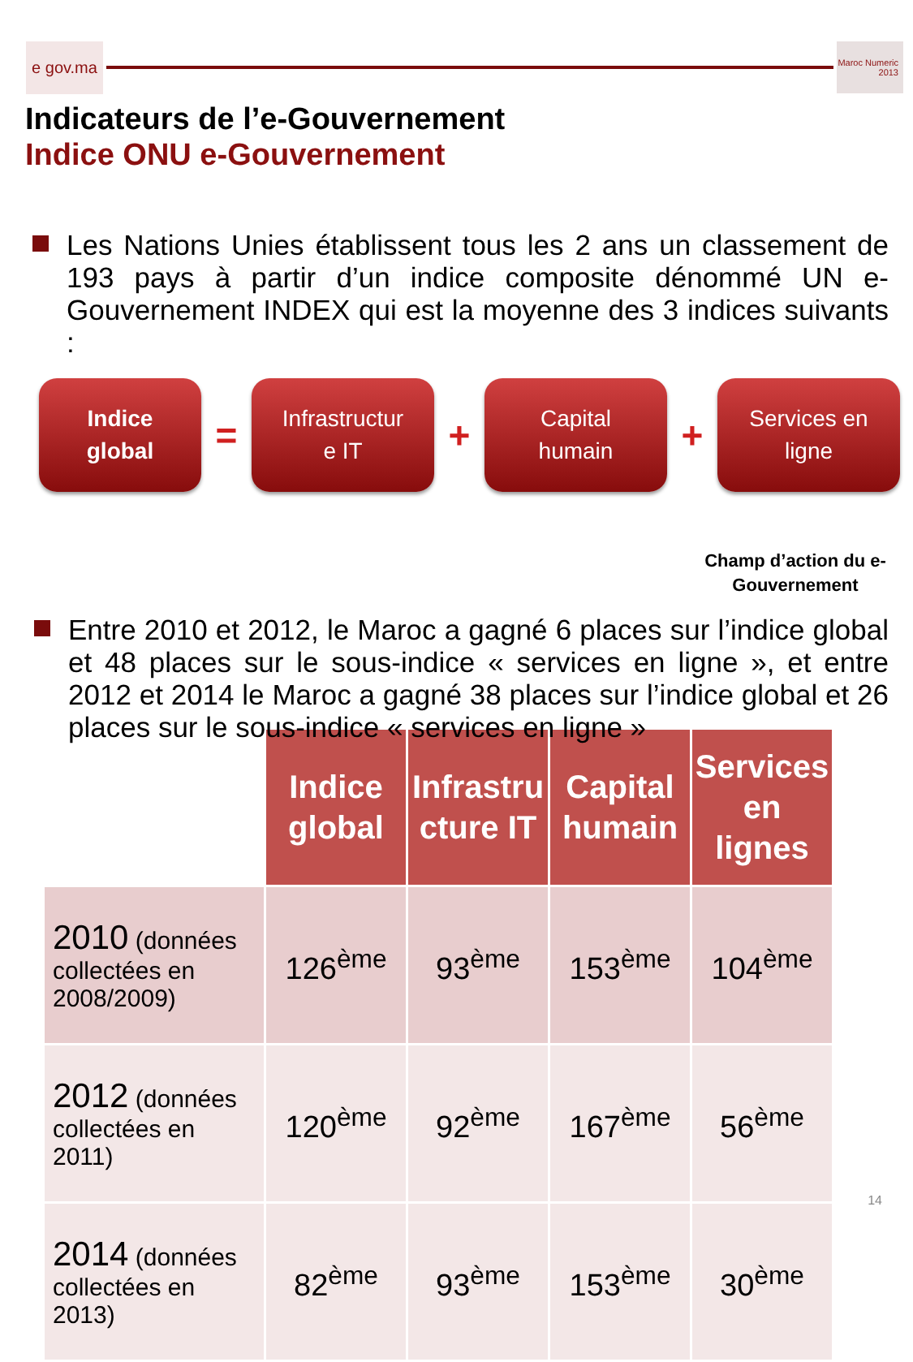e gov.ma
Maroc Numeric 2013
Indicateurs de l’e-Gouvernement
Indice ONU e-Gouvernement
Les Nations Unies établissent tous les 2 ans un classement de 193 pays à partir d’un indice composite dénommé UN e-Gouvernement INDEX qui est la moyenne des 3 indices suivants :
Indice
global
=
Infrastructur
e IT
+
Capital
humain
+
Services en
ligne
Champ d’action du e-Gouvernement
Entre 2010 et 2012, le Maroc a gagné 6 places sur l’indice global et 48 places sur le sous-indice « services en ligne », et entre 2012 et 2014 le Maroc a gagné 38 places sur l’indice global et 26 places sur le sous-indice « services en ligne »
| | Indice global | Infrastru cture IT | Capital humain | Services en lignes |
| 2010 (données collectées en 2008/2009) | 126<sup>ème</sup> | 93<sup>ème</sup> | 153<sup>ème</sup> | 104<sup>ème</sup> |
| 2012 (données collectées en 2011) | 120<sup>ème</sup> | 92<sup>ème</sup> | 167<sup>ème</sup> | 56<sup>ème</sup> |
| 2014 (données collectées en 2013) | 82<sup>ème</sup> | 93<sup>ème</sup> | 153<sup>ème</sup> | 30<sup>ème</sup> |
14